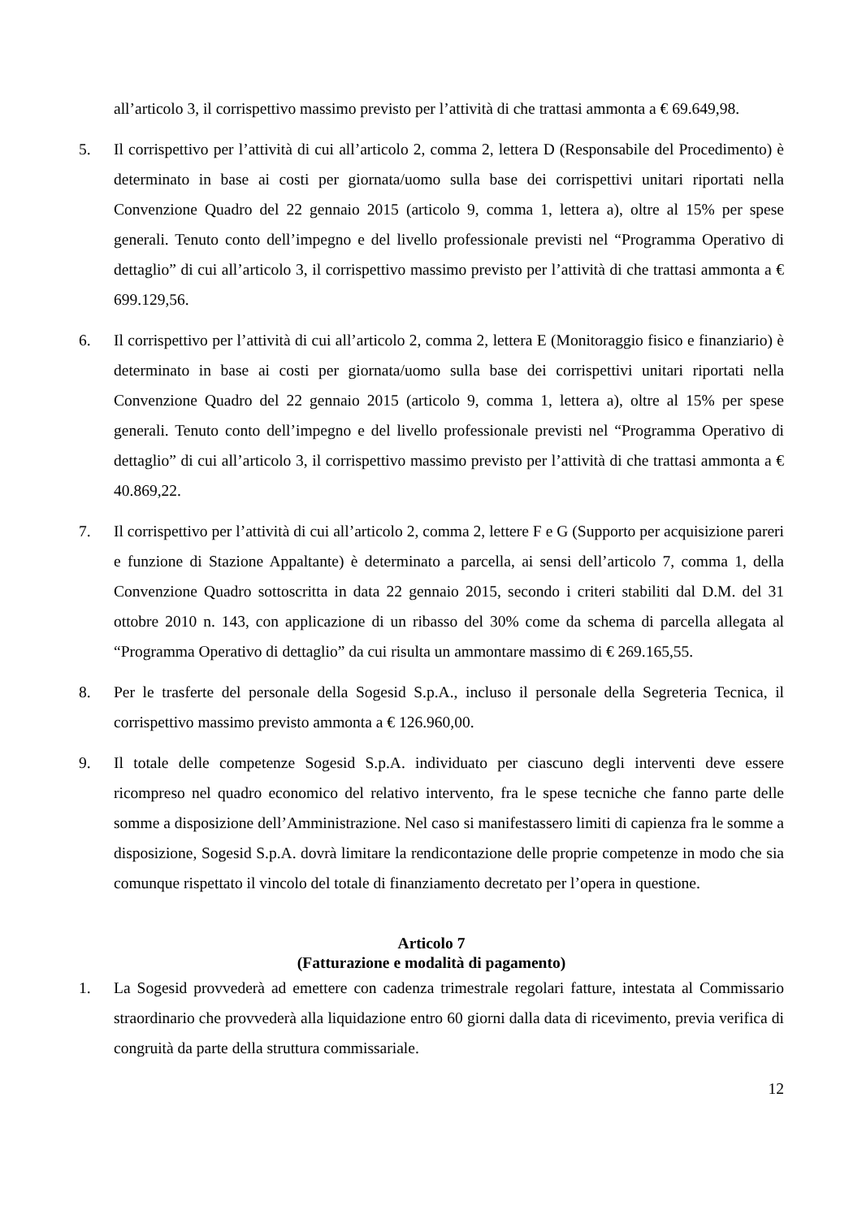all’articolo 3, il corrispettivo massimo previsto per l’attività di che trattasi ammonta a € 69.649,98.
5. Il corrispettivo per l’attività di cui all’articolo 2, comma 2, lettera D (Responsabile del Procedimento) è determinato in base ai costi per giornata/uomo sulla base dei corrispettivi unitari riportati nella Convenzione Quadro del 22 gennaio 2015 (articolo 9, comma 1, lettera a), oltre al 15% per spese generali. Tenuto conto dell’impegno e del livello professionale previsti nel “Programma Operativo di dettaglio” di cui all’articolo 3, il corrispettivo massimo previsto per l’attività di che trattasi ammonta a € 699.129,56.
6. Il corrispettivo per l’attività di cui all’articolo 2, comma 2, lettera E (Monitoraggio fisico e finanziario) è determinato in base ai costi per giornata/uomo sulla base dei corrispettivi unitari riportati nella Convenzione Quadro del 22 gennaio 2015 (articolo 9, comma 1, lettera a), oltre al 15% per spese generali. Tenuto conto dell’impegno e del livello professionale previsti nel “Programma Operativo di dettaglio” di cui all’articolo 3, il corrispettivo massimo previsto per l’attività di che trattasi ammonta a € 40.869,22.
7. Il corrispettivo per l’attività di cui all’articolo 2, comma 2, lettere F e G (Supporto per acquisizione pareri e funzione di Stazione Appaltante) è determinato a parcella, ai sensi dell’articolo 7, comma 1, della Convenzione Quadro sottoscritta in data 22 gennaio 2015, secondo i criteri stabiliti dal D.M. del 31 ottobre 2010 n. 143, con applicazione di un ribasso del 30% come da schema di parcella allegata al “Programma Operativo di dettaglio” da cui risulta un ammontare massimo di € 269.165,55.
8. Per le trasferte del personale della Sogesid S.p.A., incluso il personale della Segreteria Tecnica, il corrispettivo massimo previsto ammonta a € 126.960,00.
9. Il totale delle competenze Sogesid S.p.A. individuato per ciascuno degli interventi deve essere ricompreso nel quadro economico del relativo intervento, fra le spese tecniche che fanno parte delle somme a disposizione dell’Amministrazione. Nel caso si manifestassero limiti di capienza fra le somme a disposizione, Sogesid S.p.A. dovrà limitare la rendicontazione delle proprie competenze in modo che sia comunque rispettato il vincolo del totale di finanziamento decretato per l’opera in questione.
Articolo 7
(Fatturazione e modalità di pagamento)
1. La Sogesid provvederà ad emettere con cadenza trimestrale regolari fatture, intestata al Commissario straordinario che provvederà alla liquidazione entro 60 giorni dalla data di ricevimento, previa verifica di congruità da parte della struttura commissariale.
12